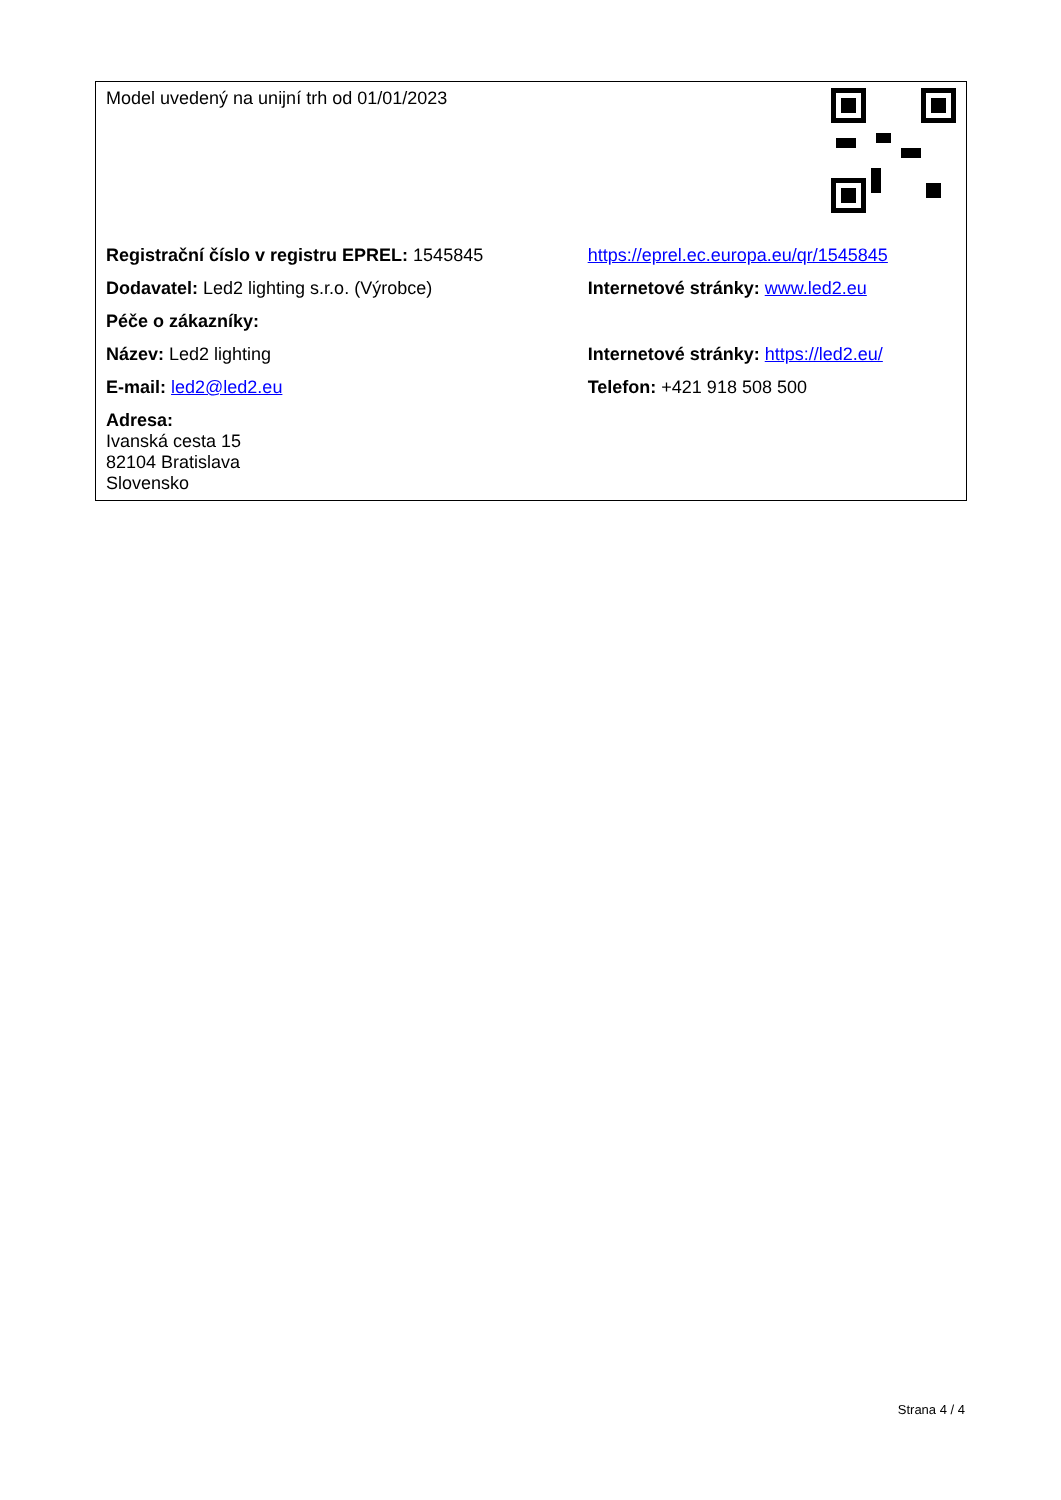| Model uvedený na unijní trh od 01/01/2023 | |
| Registrační číslo v registru EPREL: 1545845 | https://eprel.ec.europa.eu/qr/1545845 |
| Dodavatel: Led2 lighting s.r.o. (Výrobce) | Internetové stránky: www.led2.eu |
| Péče o zákazníky: | |
| Název: Led2 lighting | Internetové stránky: https://led2.eu/ |
| E-mail: led2@led2.eu | Telefon: +421 918 508 500 |
| Adresa: Ivanská cesta 15 82104 Bratislava Slovensko | |
Strana 4 / 4